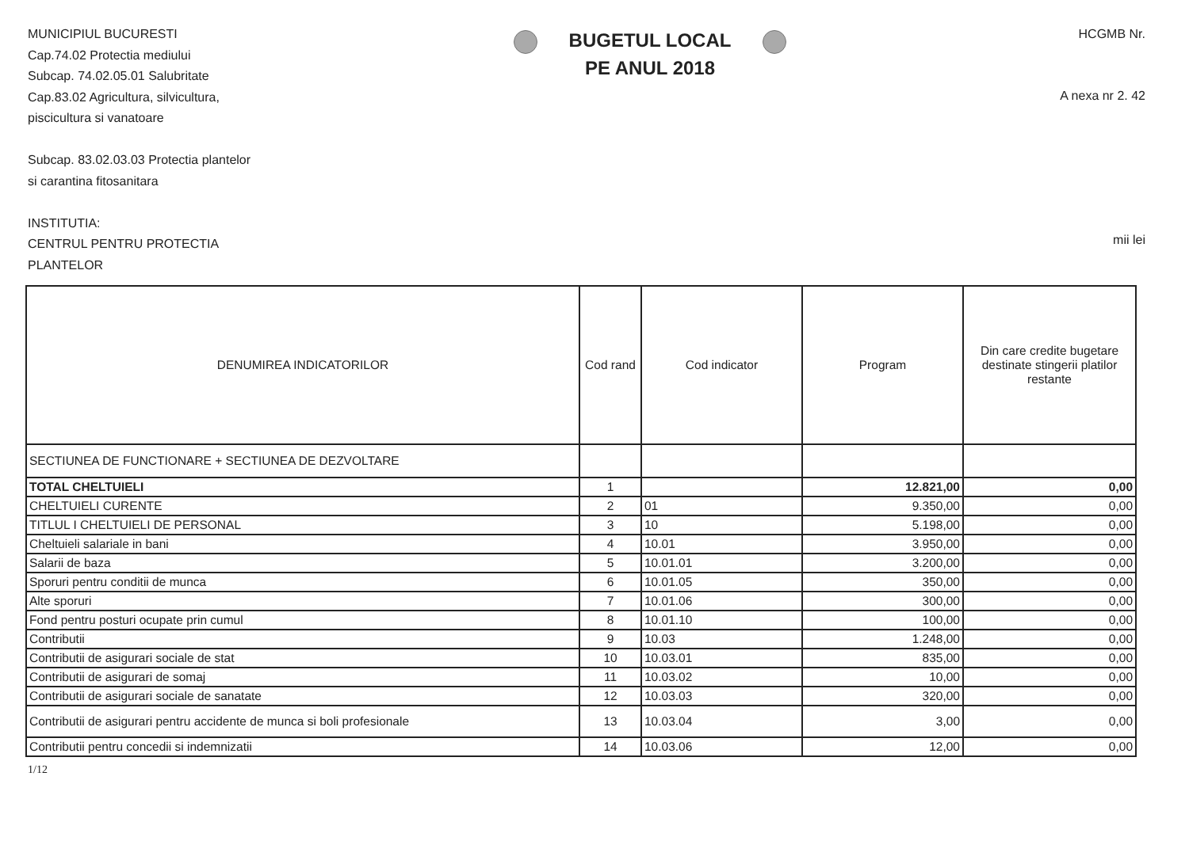MUNICIPIUL BUCURESTI
Cap.74.02 Protectia mediului
Subcap. 74.02.05.01 Salubritate
Cap.83.02 Agricultura, silvicultura,
piscicultura si vanatoare
Subcap. 83.02.03.03 Protectia plantelor
si carantina fitosanitara
INSTITUTIA:
CENTRUL PENTRU PROTECTIA
PLANTELOR
BUGETUL LOCAL
PE ANUL 2018
HCGMB Nr.
A nexa nr 2. 42
mii lei
| DENUMIREA INDICATORILOR | Cod rand | Cod indicator | Program | Din care credite bugetare destinate stingerii platilor restante |
| --- | --- | --- | --- | --- |
| SECTIUNEA DE FUNCTIONARE + SECTIUNEA DE DEZVOLTARE | | | | |
| TOTAL CHELTUIELI | 1 | | 12.821,00 | 0,00 |
| CHELTUIELI CURENTE | 2 | 01 | 9.350,00 | 0,00 |
| TITLUL I CHELTUIELI DE PERSONAL | 3 | 10 | 5.198,00 | 0,00 |
| Cheltuieli salariale in bani | 4 | 10.01 | 3.950,00 | 0,00 |
| Salarii de baza | 5 | 10.01.01 | 3.200,00 | 0,00 |
| Sporuri pentru conditii de munca | 6 | 10.01.05 | 350,00 | 0,00 |
| Alte sporuri | 7 | 10.01.06 | 300,00 | 0,00 |
| Fond pentru posturi ocupate prin cumul | 8 | 10.01.10 | 100,00 | 0,00 |
| Contributii | 9 | 10.03 | 1.248,00 | 0,00 |
| Contributii de asigurari sociale de stat | 10 | 10.03.01 | 835,00 | 0,00 |
| Contributii de asigurari de somaj | 11 | 10.03.02 | 10,00 | 0,00 |
| Contributii de asigurari sociale de sanatate | 12 | 10.03.03 | 320,00 | 0,00 |
| Contributii de asigurari pentru accidente de munca si boli profesionale | 13 | 10.03.04 | 3,00 | 0,00 |
| Contributii pentru concedii si indemnizatii | 14 | 10.03.06 | 12,00 | 0,00 |
1/12